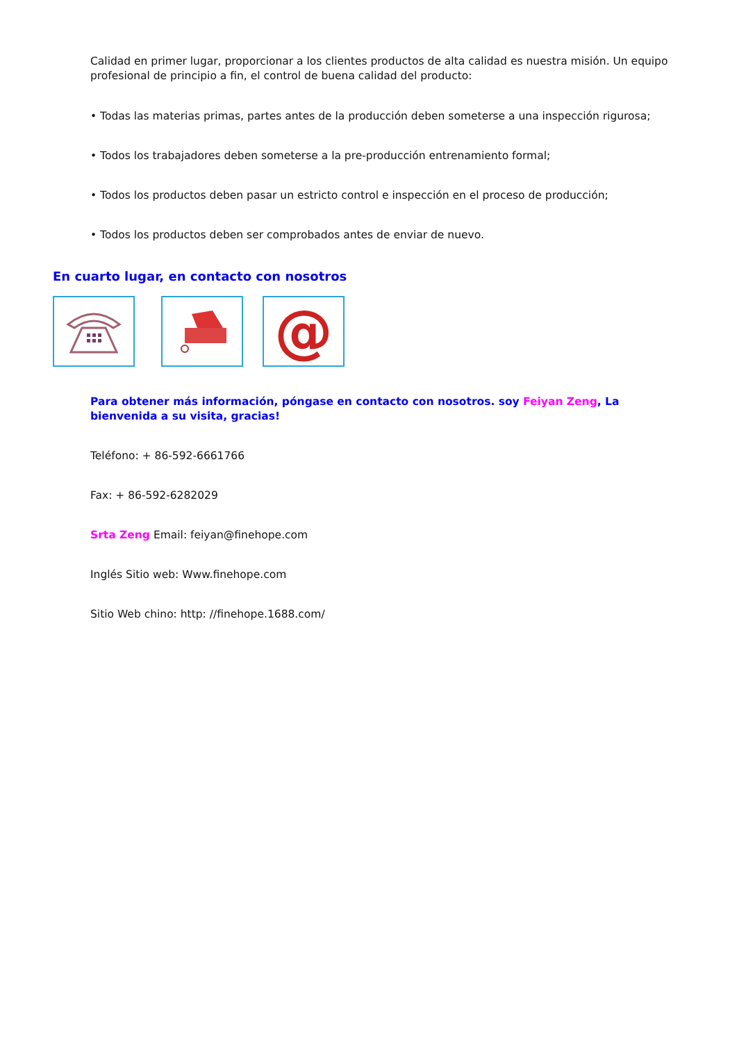Calidad en primer lugar, proporcionar a los clientes productos de alta calidad es nuestra misión. Un equipo profesional de principio a fin, el control de buena calidad del producto:
• Todas las materias primas, partes antes de la producción deben someterse a una inspección rigurosa;
• Todos los trabajadores deben someterse a la pre-producción entrenamiento formal;
• Todos los productos deben pasar un estricto control e inspección en el proceso de producción;
• Todos los productos deben ser comprobados antes de enviar de nuevo.
En cuarto lugar, en contacto con nosotros
@
Para obtener más información, póngase en contacto con nosotros. soy Feiyan Zeng, La bienvenida a su visita, gracias!
Teléfono: + 86-592-6661766
Fax: + 86-592-6282029
Srta Zeng Email: feiyan@finehope.com
Inglés Sitio web: Www.finehope.com
Sitio Web chino: http: //finehope.1688.com/